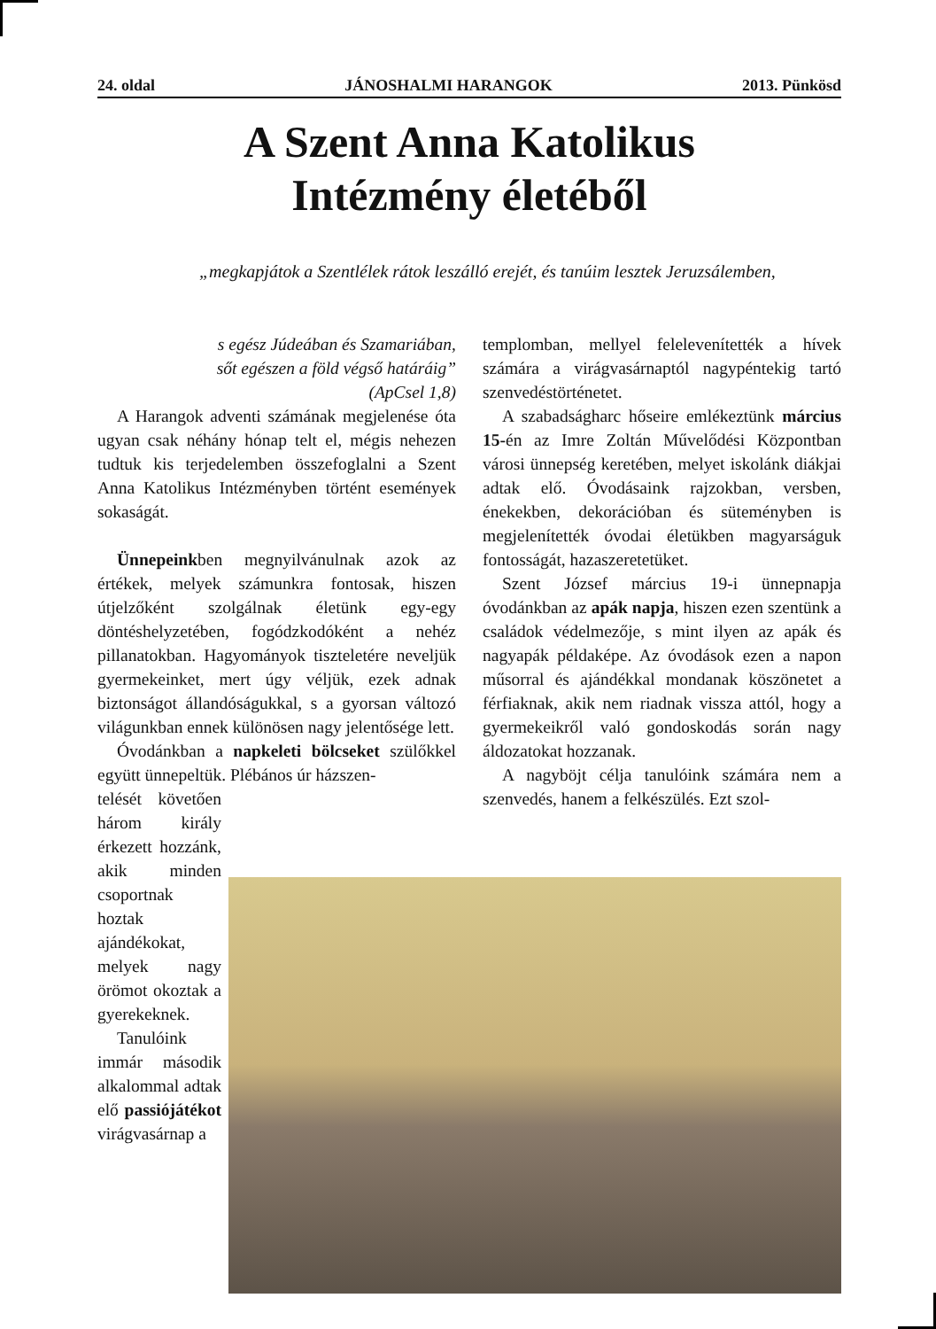24. oldal JÁNOSHALMI HARANGOK 2013. Pünkösd
A Szent Anna Katolikus
Intézmény életéből
„megkapjátok a Szentlélek rátok leszálló erejét, és tanúim lesztek Jeruzsálemben,
s egész Júdeában és Szamariában,
sőt egészen a föld végső határáig”
(ApCsel 1,8)
A Harangok adventi számának megjelenése óta ugyan csak néhány hónap telt el, mégis nehezen tudtuk kis terjedelemben összefoglalni a Szent Anna Katolikus Intézményben történt események sokaságát.
Ünnepeinkben megnyilvánulnak azok az értékek, melyek számunkra fontosak, hiszen útjelzőként szolgálnak életünk egy-egy döntéshelyzetében, fogódzkodóként a nehéz pillanatokban. Hagyományok tiszteletére neveljük gyermekeinket, mert úgy véljük, ezek adnak biztonságot állandóságukkal, s a gyorsan változó világunkban ennek különösen nagy jelentősége lett.
Óvodánkban a napkeleti bölcseket szülőkkel együtt ünnepeltük. Plébános úr házszen-
telését követően három király érkezett hozzánk, akik minden csoportnak hoztak ajándékokat, melyek nagy örömot okoztak a gyerekeknek.
Tanulóink immár második alkalommal adtak elő passiójátékot virágvasárnap a
templomban, mellyel felelevenítették a hívek számára a virágvasárnaptól nagypéntekig tartó szenvedéstörténetet.
A szabadságharc hőseire emlékeztünk március 15-én az Imre Zoltán Művelődési Központban városi ünnepség keretében, melyet iskolánk diákjai adtak elő. Óvodásaink rajzokban, versben, énekekben, dekorációban és süteményben is megjelenítették óvodai életükben magyarságuk fontosságát, hazaszeretetüket.
Szent József március 19-i ünnepnapja óvodánkban az apák napja, hiszen ezen szentünk a családok védelmezője, s mint ilyen az apák és nagyapák példaképe. Az óvodások ezen a napon műsorral és ajándékkal mondanak köszönetet a férfiaknak, akik nem riadnak vissza attól, hogy a gyermekeikről való gondoskodás során nagy áldozatokat hozzanak.
A nagyböjt célja tanulóink számára nem a szenvedés, hanem a felkészülés. Ezt szol-